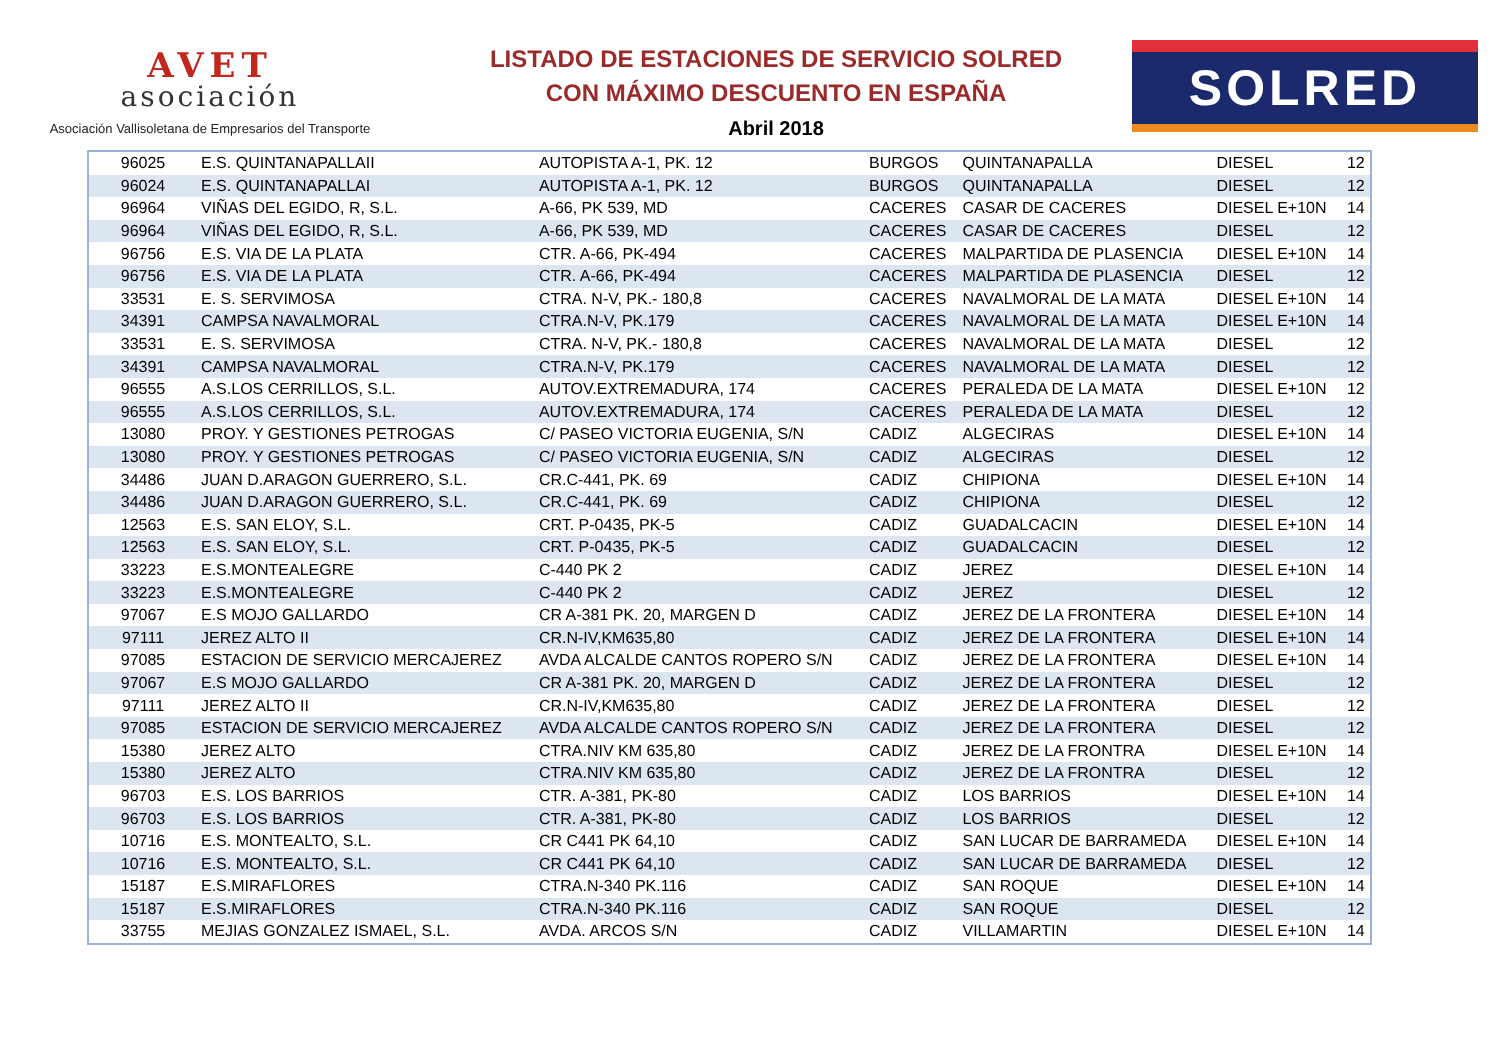AVET
asociación
Asociación Vallisoletana de Empresarios del Transporte
LISTADO DE ESTACIONES DE SERVICIO SOLRED
CON MÁXIMO DESCUENTO EN ESPAÑA
Abril 2018
SOLRED
| 96025 | E.S. QUINTANAPALLAII | AUTOPISTA A-1, PK. 12 | BURGOS | QUINTANAPALLA | DIESEL | 12 |
| 96024 | E.S. QUINTANAPALLAI | AUTOPISTA A-1, PK. 12 | BURGOS | QUINTANAPALLA | DIESEL | 12 |
| 96964 | VIÑAS DEL EGIDO, R, S.L. | A-66, PK 539, MD | CACERES | CASAR DE CACERES | DIESEL E+10N | 14 |
| 96964 | VIÑAS DEL EGIDO, R, S.L. | A-66, PK 539, MD | CACERES | CASAR DE CACERES | DIESEL | 12 |
| 96756 | E.S. VIA DE LA PLATA | CTR. A-66, PK-494 | CACERES | MALPARTIDA DE PLASENCIA | DIESEL E+10N | 14 |
| 96756 | E.S. VIA DE LA PLATA | CTR. A-66, PK-494 | CACERES | MALPARTIDA DE PLASENCIA | DIESEL | 12 |
| 33531 | E. S. SERVIMOSA | CTRA. N-V, PK.- 180,8 | CACERES | NAVALMORAL DE LA MATA | DIESEL E+10N | 14 |
| 34391 | CAMPSA NAVALMORAL | CTRA.N-V, PK.179 | CACERES | NAVALMORAL DE LA MATA | DIESEL E+10N | 14 |
| 33531 | E. S. SERVIMOSA | CTRA. N-V, PK.- 180,8 | CACERES | NAVALMORAL DE LA MATA | DIESEL | 12 |
| 34391 | CAMPSA NAVALMORAL | CTRA.N-V, PK.179 | CACERES | NAVALMORAL DE LA MATA | DIESEL | 12 |
| 96555 | A.S.LOS CERRILLOS, S.L. | AUTOV.EXTREMADURA, 174 | CACERES | PERALEDA DE LA MATA | DIESEL E+10N | 12 |
| 96555 | A.S.LOS CERRILLOS, S.L. | AUTOV.EXTREMADURA, 174 | CACERES | PERALEDA DE LA MATA | DIESEL | 12 |
| 13080 | PROY. Y GESTIONES PETROGAS | C/ PASEO VICTORIA EUGENIA, S/N | CADIZ | ALGECIRAS | DIESEL E+10N | 14 |
| 13080 | PROY. Y GESTIONES PETROGAS | C/ PASEO VICTORIA EUGENIA, S/N | CADIZ | ALGECIRAS | DIESEL | 12 |
| 34486 | JUAN D.ARAGON GUERRERO, S.L. | CR.C-441, PK. 69 | CADIZ | CHIPIONA | DIESEL E+10N | 14 |
| 34486 | JUAN D.ARAGON GUERRERO, S.L. | CR.C-441, PK. 69 | CADIZ | CHIPIONA | DIESEL | 12 |
| 12563 | E.S. SAN ELOY, S.L. | CRT. P-0435, PK-5 | CADIZ | GUADALCACIN | DIESEL E+10N | 14 |
| 12563 | E.S. SAN ELOY, S.L. | CRT. P-0435, PK-5 | CADIZ | GUADALCACIN | DIESEL | 12 |
| 33223 | E.S.MONTEALEGRE | C-440 PK 2 | CADIZ | JEREZ | DIESEL E+10N | 14 |
| 33223 | E.S.MONTEALEGRE | C-440 PK 2 | CADIZ | JEREZ | DIESEL | 12 |
| 97067 | E.S MOJO GALLARDO | CR A-381 PK. 20, MARGEN D | CADIZ | JEREZ DE LA FRONTERA | DIESEL E+10N | 14 |
| 97111 | JEREZ ALTO II | CR.N-IV,KM635,80 | CADIZ | JEREZ DE LA FRONTERA | DIESEL E+10N | 14 |
| 97085 | ESTACION DE SERVICIO MERCAJEREZ | AVDA ALCALDE CANTOS ROPERO S/N | CADIZ | JEREZ DE LA FRONTERA | DIESEL E+10N | 14 |
| 97067 | E.S MOJO GALLARDO | CR A-381 PK. 20, MARGEN D | CADIZ | JEREZ DE LA FRONTERA | DIESEL | 12 |
| 97111 | JEREZ ALTO II | CR.N-IV,KM635,80 | CADIZ | JEREZ DE LA FRONTERA | DIESEL | 12 |
| 97085 | ESTACION DE SERVICIO MERCAJEREZ | AVDA ALCALDE CANTOS ROPERO S/N | CADIZ | JEREZ DE LA FRONTERA | DIESEL | 12 |
| 15380 | JEREZ ALTO | CTRA.NIV KM 635,80 | CADIZ | JEREZ DE LA FRONTRA | DIESEL E+10N | 14 |
| 15380 | JEREZ ALTO | CTRA.NIV KM 635,80 | CADIZ | JEREZ DE LA FRONTRA | DIESEL | 12 |
| 96703 | E.S. LOS BARRIOS | CTR. A-381, PK-80 | CADIZ | LOS BARRIOS | DIESEL E+10N | 14 |
| 96703 | E.S. LOS BARRIOS | CTR. A-381, PK-80 | CADIZ | LOS BARRIOS | DIESEL | 12 |
| 10716 | E.S. MONTEALTO, S.L. | CR C441 PK 64,10 | CADIZ | SAN LUCAR DE BARRAMEDA | DIESEL E+10N | 14 |
| 10716 | E.S. MONTEALTO, S.L. | CR C441 PK 64,10 | CADIZ | SAN LUCAR DE BARRAMEDA | DIESEL | 12 |
| 15187 | E.S.MIRAFLORES | CTRA.N-340 PK.116 | CADIZ | SAN ROQUE | DIESEL E+10N | 14 |
| 15187 | E.S.MIRAFLORES | CTRA.N-340 PK.116 | CADIZ | SAN ROQUE | DIESEL | 12 |
| 33755 | MEJIAS GONZALEZ ISMAEL, S.L. | AVDA. ARCOS S/N | CADIZ | VILLAMARTIN | DIESEL E+10N | 14 |